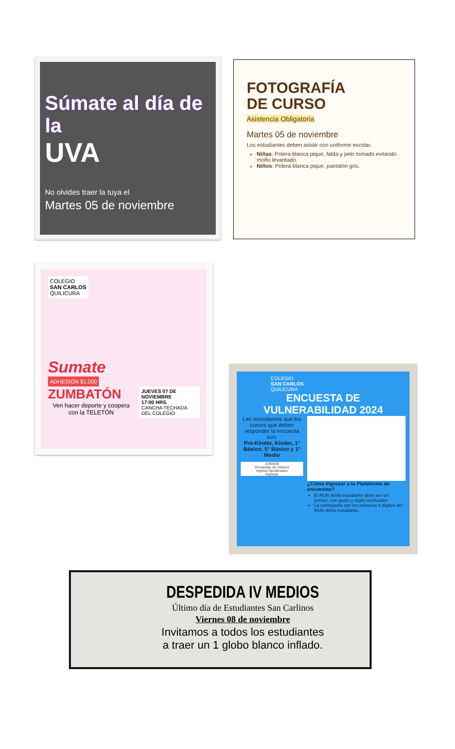Súmate al día de la
UVA
No olvides traer la tuya el
Martes 05 de noviembre
FOTOGRAFÍA
DE CURSO
Asistencia Obligatoria
Martes 05 de noviembre
Los estudiantes deben asistir con uniforme escolar.
Niñas: Polera blanca pique, falda y pelo tomado evitando moño levantado.
Niños: Polera blanca pique, pantalón gris.
COLEGIO
SAN CARLOS
QUILICURA
Sumate
ADHESIÓN $1.000
ZUMBATÓN
Ven hacer deporte y coopera con la TELETÓN
JUEVES 07 DE NOVIEMBRE
17:00 HRS.
CANCHA TECHADA DEL COLEGIO
COLEGIO
SAN CARLOS
QUILICURA
ENCUESTA DE VULNERABILIDAD 2024
Les recordamos que los cursos que deben responder la encuesta son:
Pre-Kínder, Kínder, 1° Básico, 5° Básico y 1° Medio
JUNAEB
Encuestas de Vulnera
Ingreso Apoderados
Ingresar
¿Cómo Ingresar a la Plataforma de encuestas?
El RUN del/la estudiante debe ser sin puntos, con guión y dígito verificador.
La contraseña son los primeros 4 dígitos del RUN del/la estudiante.
DESPEDIDA IV MEDIOS
Último día de Estudiantes San Carlinos
Viernes 08 de noviembre
Invitamos a todos los estudiantes
a traer un 1 globo blanco inflado.